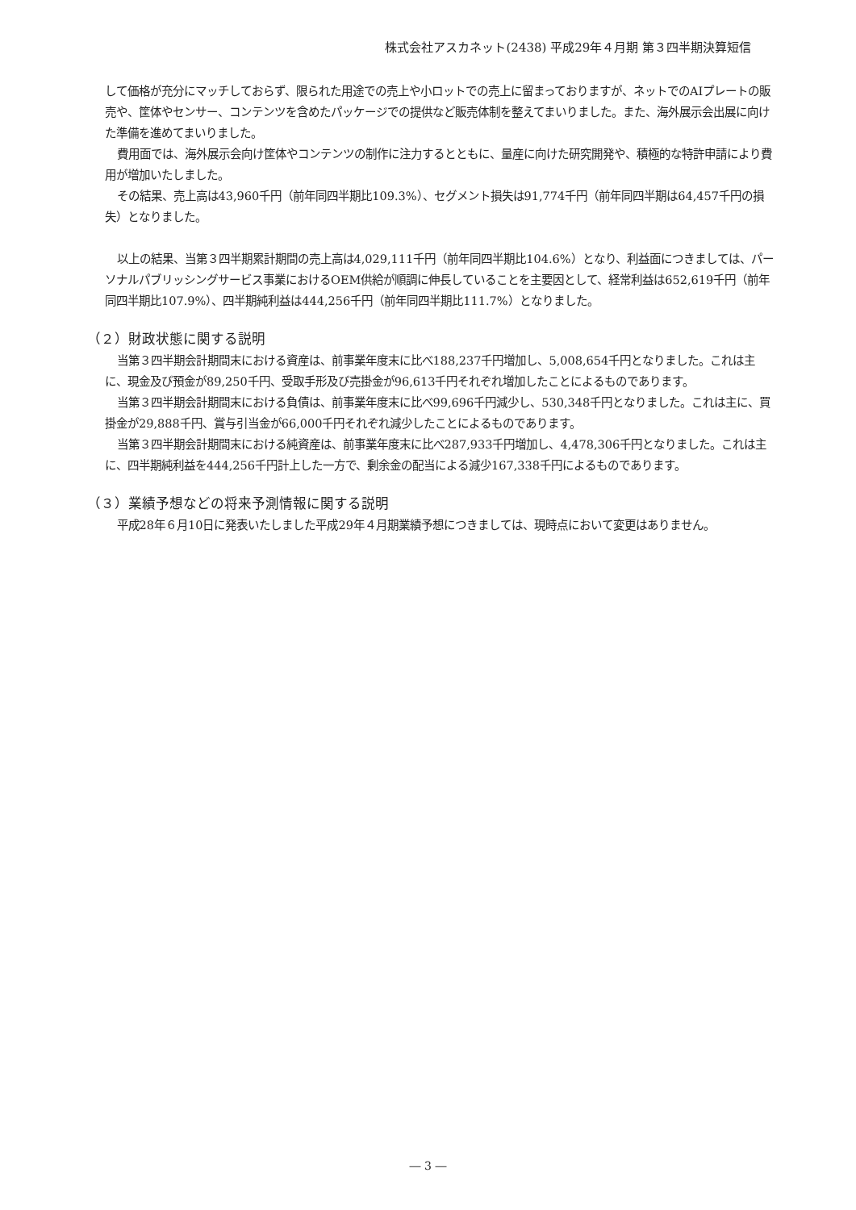株式会社アスカネット(2438) 平成29年４月期 第３四半期決算短信
して価格が充分にマッチしておらず、限られた用途での売上や小ロットでの売上に留まっておりますが、ネットでのAIプレートの販売や、筐体やセンサー、コンテンツを含めたパッケージでの提供など販売体制を整えてまいりました。また、海外展示会出展に向けた準備を進めてまいりました。
費用面では、海外展示会向け筐体やコンテンツの制作に注力するとともに、量産に向けた研究開発や、積極的な特許申請により費用が増加いたしました。
その結果、売上高は43,960千円（前年同四半期比109.3%）、セグメント損失は91,774千円（前年同四半期は64,457千円の損失）となりました。
以上の結果、当第３四半期累計期間の売上高は4,029,111千円（前年同四半期比104.6%）となり、利益面につきましては、パーソナルパブリッシングサービス事業におけるOEM供給が順調に伸長していることを主要因として、経常利益は652,619千円（前年同四半期比107.9%）、四半期純利益は444,256千円（前年同四半期比111.7%）となりました。
（２）財政状態に関する説明
当第３四半期会計期間末における資産は、前事業年度末に比べ188,237千円増加し、5,008,654千円となりました。これは主に、現金及び預金が89,250千円、受取手形及び売掛金が96,613千円それぞれ増加したことによるものであります。
当第３四半期会計期間末における負債は、前事業年度末に比べ99,696千円減少し、530,348千円となりました。これは主に、買掛金が29,888千円、賞与引当金が66,000千円それぞれ減少したことによるものであります。
当第３四半期会計期間末における純資産は、前事業年度末に比べ287,933千円増加し、4,478,306千円となりました。これは主に、四半期純利益を444,256千円計上した一方で、剰余金の配当による減少167,338千円によるものであります。
（３）業績予想などの将来予測情報に関する説明
平成28年６月10日に発表いたしました平成29年４月期業績予想につきましては、現時点において変更はありません。
― 3 ―